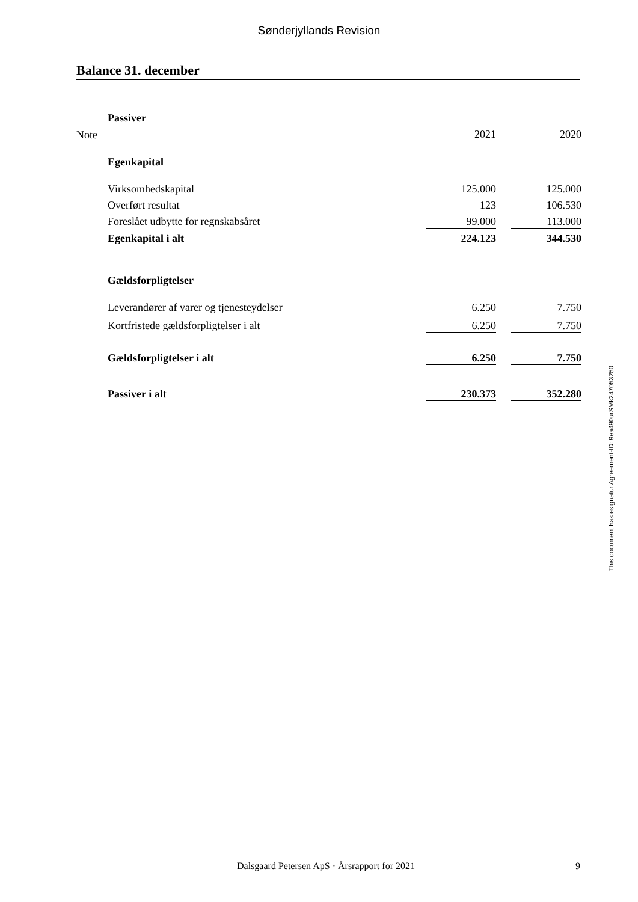Sønderjyllands Revision
Balance 31. december
| | Passiver | | | |
| Note | | 2021 | | 2020 |
| | Egenkapital | | | |
| | Virksomhedskapital | 125.000 | | 125.000 |
| | Overført resultat | 123 | | 106.530 |
| | Foreslået udbytte for regnskabsåret | 99.000 | | 113.000 |
| | Egenkapital i alt | 224.123 | | 344.530 |
| | Gældsforpligtelser | | | |
| | Leverandører af varer og tjenesteydelser | 6.250 | | 7.750 |
| | Kortfristede gældsforpligtelser i alt | 6.250 | | 7.750 |
| | Gældsforpligtelser i alt | 6.250 | | 7.750 |
| | Passiver i alt | 230.373 | | 352.280 |
This document has esignatur Agreement-ID: 9ea490urSMk247053250
Dalsgaard Petersen ApS · Årsrapport for 2021 9